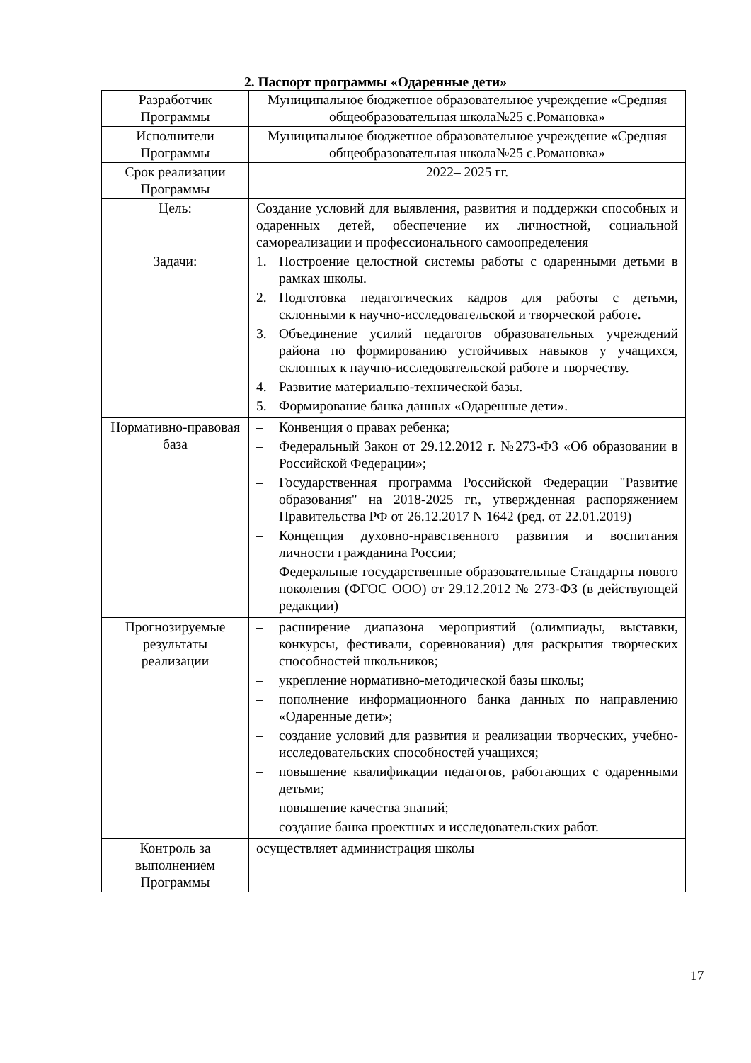2. Паспорт программы «Одаренные дети»
| Разработчик Программы | Муниципальное бюджетное образовательное учреждение «Средняя общеобразовательная школа№25 с.Романовка» |
| Исполнители Программы | Муниципальное бюджетное образовательное учреждение «Средняя общеобразовательная школа№25 с.Романовка» |
| Срок реализации Программы | 2022– 2025 гг. |
| Цель: | Создание условий для выявления, развития и поддержки способных и одаренных детей, обеспечение их личностной, социальной самореализации и профессионального самоопределения |
| Задачи: | 1. Построение целостной системы работы с одаренными детьми в рамках школы. 2. Подготовка педагогических кадров для работы с детьми, склонными к научно-исследовательской и творческой работе. 3. Объединение усилий педагогов образовательных учреждений района по формированию устойчивых навыков у учащихся, склонных к научно-исследовательской работе и творчеству. 4. Развитие материально-технической базы. 5. Формирование банка данных «Одаренные дети». |
| Нормативно-правовая база | – Конвенция о правах ребенка; – Федеральный Закон от 29.12.2012 г. №273-ФЗ «Об образовании в Российской Федерации»; – Государственная программа Российской Федерации "Развитие образования" на 2018-2025 гг., утвержденная распоряжением Правительства РФ от 26.12.2017 N 1642 (ред. от 22.01.2019) – Концепция духовно-нравственного развития и воспитания личности гражданина России; – Федеральные государственные образовательные Стандарты нового поколения (ФГОС ООО) от 29.12.2012 № 273-ФЗ (в действующей редакции) |
| Прогнозируемые результаты реализации | – расширение диапазона мероприятий (олимпиады, выставки, конкурсы, фестивали, соревнования) для раскрытия творческих способностей школьников; – укрепление нормативно-методической базы школы; – пополнение информационного банка данных по направлению «Одаренные дети»; – создание условий для развития и реализации творческих, учебно-исследовательских способностей учащихся; – повышение квалификации педагогов, работающих с одаренными детьми; – повышение качества знаний; – создание банка проектных и исследовательских работ. |
| Контроль за выполнением Программы | осуществляет администрация школы |
17